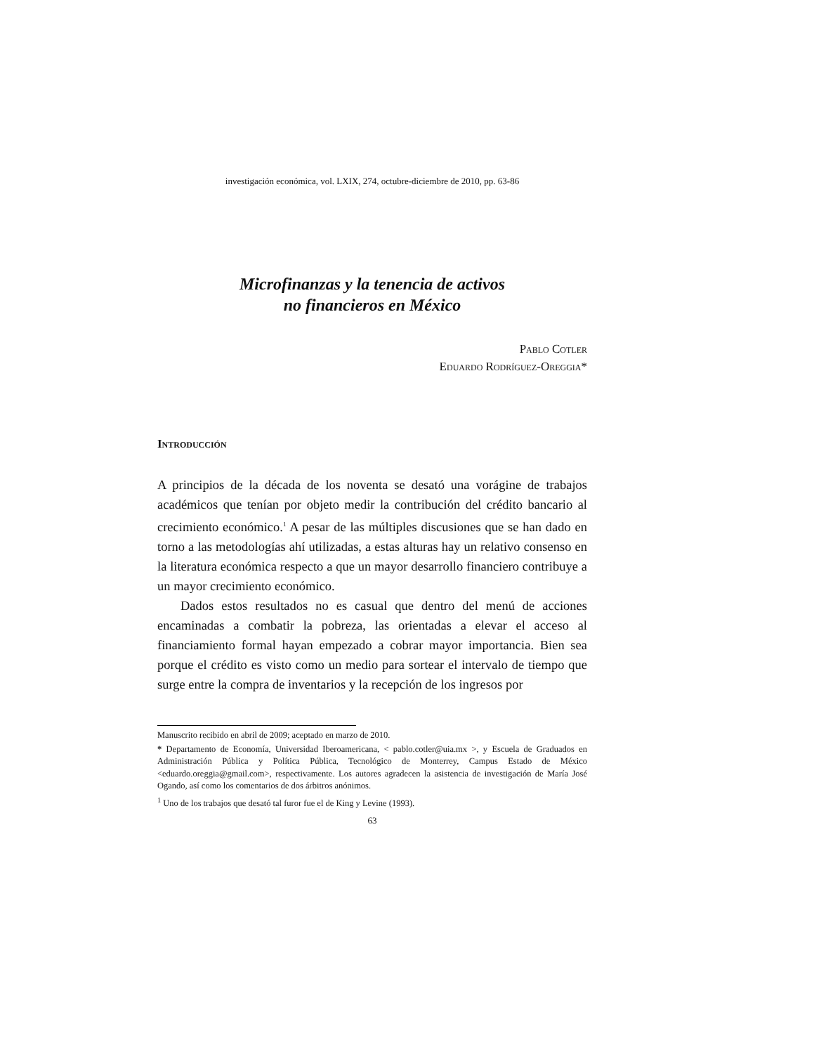investigación económica, vol. LXIX, 274, octubre-diciembre de 2010, pp. 63-86
Microfinanzas y la tenencia de activos
no financieros en México
Pablo Cotler
Eduardo Rodríguez-Oreggia*
Introducción
A principios de la década de los noventa se desató una vorágine de trabajos académicos que tenían por objeto medir la contribución del crédito bancario al crecimiento económico.<sup>1</sup> A pesar de las múltiples discusiones que se han dado en torno a las metodologías ahí utilizadas, a estas alturas hay un relativo consenso en la literatura económica respecto a que un mayor desarrollo financiero contribuye a un mayor crecimiento económico.
Dados estos resultados no es casual que dentro del menú de acciones encaminadas a combatir la pobreza, las orientadas a elevar el acceso al financiamiento formal hayan empezado a cobrar mayor importancia. Bien sea porque el crédito es visto como un medio para sortear el intervalo de tiempo que surge entre la compra de inventarios y la recepción de los ingresos por
Manuscrito recibido en abril de 2009; aceptado en marzo de 2010.
* Departamento de Economía, Universidad Iberoamericana, < pablo.cotler@uia.mx >, y Escuela de Graduados en Administración Pública y Política Pública, Tecnológico de Monterrey, Campus Estado de México <eduardo.oreggia@gmail.com>, respectivamente. Los autores agradecen la asistencia de investigación de María José Ogando, así como los comentarios de dos árbitros anónimos.
<sup>1</sup> Uno de los trabajos que desató tal furor fue el de King y Levine (1993).
63